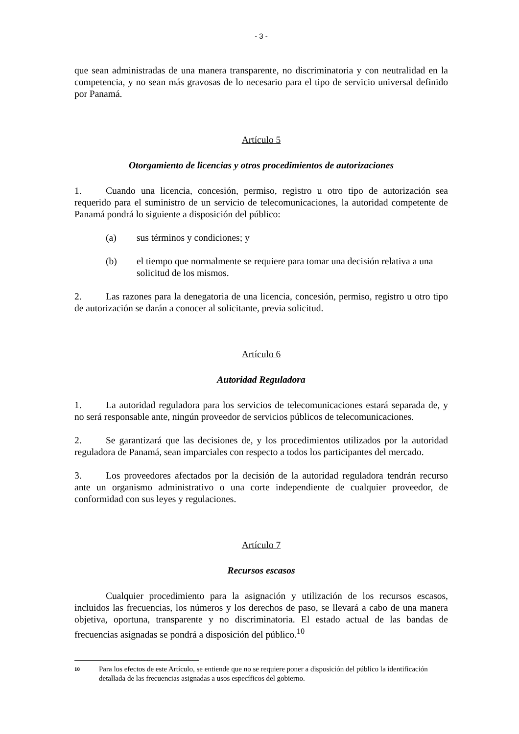- 3 -
que sean administradas de una manera transparente, no discriminatoria y con neutralidad en la competencia, y no sean más gravosas de lo necesario para el tipo de servicio universal definido por Panamá.
Artículo 5
Otorgamiento de licencias y otros procedimientos de autorizaciones
1. Cuando una licencia, concesión, permiso, registro u otro tipo de autorización sea requerido para el suministro de un servicio de telecomunicaciones, la autoridad competente de Panamá pondrá lo siguiente a disposición del público:
(a) sus términos y condiciones; y
(b) el tiempo que normalmente se requiere para tomar una decisión relativa a una solicitud de los mismos.
2. Las razones para la denegatoria de una licencia, concesión, permiso, registro u otro tipo de autorización se darán a conocer al solicitante, previa solicitud.
Artículo 6
Autoridad Reguladora
1. La autoridad reguladora para los servicios de telecomunicaciones estará separada de, y no será responsable ante, ningún proveedor de servicios públicos de telecomunicaciones.
2. Se garantizará que las decisiones de, y los procedimientos utilizados por la autoridad reguladora de Panamá, sean imparciales con respecto a todos los participantes del mercado.
3. Los proveedores afectados por la decisión de la autoridad reguladora tendrán recurso ante un organismo administrativo o una corte independiente de cualquier proveedor, de conformidad con sus leyes y regulaciones.
Artículo 7
Recursos escasos
Cualquier procedimiento para la asignación y utilización de los recursos escasos, incluidos las frecuencias, los números y los derechos de paso, se llevará a cabo de una manera objetiva, oportuna, transparente y no discriminatoria. El estado actual de las bandas de frecuencias asignadas se pondrá a disposición del público.<sup>10</sup>
10 Para los efectos de este Artículo, se entiende que no se requiere poner a disposición del público la identificación detallada de las frecuencias asignadas a usos específicos del gobierno.